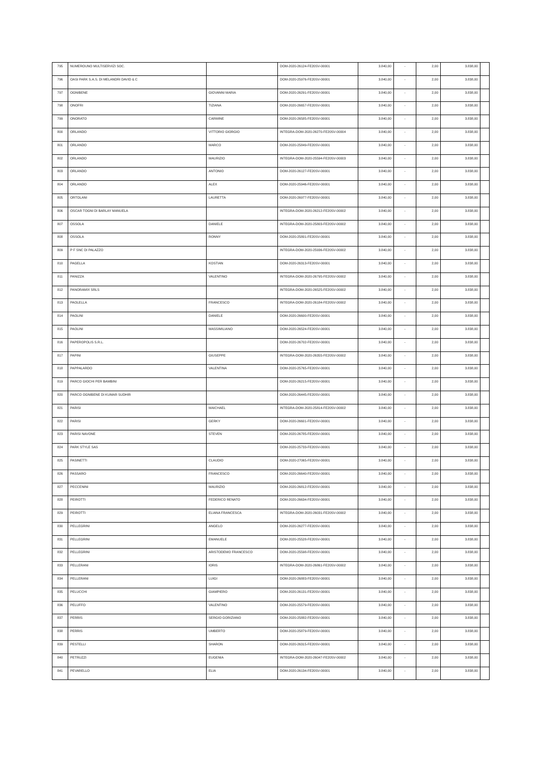| 795 | NUMEROUNO MULTISERVIZI SOC. | | DOM-2020-26124-FE20SV-00001 | 3.840,00 | - | 2,00 | 3.838,00 | |
| 796 | OASI PARK S.A.S. DI MELANDRI DAVID & C | | DOM-2020-25976-FE20SV-00001 | 3.840,00 | - | 2,00 | 3.838,00 | |
| 797 | OGNIBENE | GIOVANNI MARIA | DOM-2020-26291-FE20SV-00001 | 3.840,00 | - | 2,00 | 3.838,00 | |
| 798 | ONOFRI | TIZIANA | DOM-2020-26657-FE20SV-00001 | 3.840,00 | - | 2,00 | 3.838,00 | |
| 799 | ONORATO | CARMINE | DOM-2020-26585-FE20SV-00001 | 3.840,00 | - | 2,00 | 3.838,00 | |
| 800 | ORLANDO | VITTORIO GIORGIO | INTEGRA-DOM-2020-26270-FE20SV-00004 | 3.840,00 | - | 2,00 | 3.838,00 | |
| 801 | ORLANDO | MARCO | DOM-2020-25849-FE20SV-00001 | 3.840,00 | - | 2,00 | 3.838,00 | |
| 802 | ORLANDO | MAURIZIO | INTEGRA-DOM-2020-25594-FE20SV-00003 | 3.840,00 | - | 2,00 | 3.838,00 | |
| 803 | ORLANDO | ANTONIO | DOM-2020-26127-FE20SV-00001 | 3.840,00 | - | 2,00 | 3.838,00 | |
| 804 | ORLANDO | ALEX | DOM-2020-25946-FE20SV-00001 | 3.840,00 | - | 2,00 | 3.838,00 | |
| 805 | ORTOLANI | LAURETTA | DOM-2020-26977-FE20SV-00001 | 3.840,00 | - | 2,00 | 3.838,00 | |
| 806 | OSCAR TOGNI DI BARLAY MANUELA | | INTEGRA-DOM-2020-26212-FE20SV-00002 | 3.840,00 | - | 2,00 | 3.838,00 | |
| 807 | OSSOLA | DANIELE | INTEGRA-DOM-2020-25803-FE20SV-00002 | 3.840,00 | - | 2,00 | 3.838,00 | |
| 808 | OSSOLA | RONNY | DOM-2020-25801-FE20SV-00001 | 3.840,00 | - | 2,00 | 3.838,00 | |
| 809 | P F SNC DI PALAZZO | | INTEGRA-DOM-2020-25936-FE20SV-00002 | 3.840,00 | - | 2,00 | 3.838,00 | |
| 810 | PAGELLA | KOSTIAN | DOM-2020-26313-FE20SV-00001 | 3.840,00 | - | 2,00 | 3.838,00 | |
| 811 | PANIZZA | VALENTINO | INTEGRA-DOM-2020-26795-FE20SV-00002 | 3.840,00 | - | 2,00 | 3.838,00 | |
| 812 | PANORAMIX SRLS | | INTEGRA-DOM-2020-26525-FE20SV-00002 | 3.840,00 | - | 2,00 | 3.838,00 | |
| 813 | PAOLELLA | FRANCESCO | INTEGRA-DOM-2020-26184-FE20SV-00002 | 3.840,00 | - | 2,00 | 3.838,00 | |
| 814 | PAOLINI | DANIELE | DOM-2020-26600-FE20SV-00001 | 3.840,00 | - | 2,00 | 3.838,00 | |
| 815 | PAOLINI | MASSIMILIANO | DOM-2020-26524-FE20SV-00001 | 3.840,00 | - | 2,00 | 3.838,00 | |
| 816 | PAPEROPOLIS S.R.L. | | DOM-2020-26702-FE20SV-00001 | 3.840,00 | - | 2,00 | 3.838,00 | |
| 817 | PAPINI | GIUSEPPE | INTEGRA-DOM-2020-26355-FE20SV-00002 | 3.840,00 | - | 2,00 | 3.838,00 | |
| 818 | PAPPALARDO | VALENTINA | DOM-2020-25765-FE20SV-00001 | 3.840,00 | - | 2,00 | 3.838,00 | |
| 819 | PARCO GIOCHI PER BAMBINI | | DOM-2020-26215-FE20SV-00001 | 3.840,00 | - | 2,00 | 3.838,00 | |
| 820 | PARCO OGNIBENE DI KUMAR SUDHIR | | DOM-2020-26445-FE20SV-00001 | 3.840,00 | - | 2,00 | 3.838,00 | |
| 821 | PARISI | MAICHAEL | INTEGRA-DOM-2020-25814-FE20SV-00002 | 3.840,00 | - | 2,00 | 3.838,00 | |
| 822 | PARISI | GERKY | DOM-2020-26601-FE20SV-00001 | 3.840,00 | - | 2,00 | 3.838,00 | |
| 823 | PARISI NAVONE | STEVEN | DOM-2020-26785-FE20SV-00001 | 3.840,00 | - | 2,00 | 3.838,00 | |
| 824 | PARK STYLE SAS | | DOM-2020-25733-FE20SV-00001 | 3.840,00 | - | 2,00 | 3.838,00 | |
| 825 | PASINETTI | CLAUDIO | DOM-2020-27065-FE20SV-00001 | 3.840,00 | - | 2,00 | 3.838,00 | |
| 826 | PASSARO | FRANCESCO | DOM-2020-26640-FE20SV-00001 | 3.840,00 | - | 2,00 | 3.838,00 | |
| 827 | PECCENINI | MAURIZIO | DOM-2020-26812-FE20SV-00001 | 3.840,00 | - | 2,00 | 3.838,00 | |
| 828 | PEIROTTI | FEDERICO RENATO | DOM-2020-26634-FE20SV-00001 | 3.840,00 | - | 2,00 | 3.838,00 | |
| 829 | PEIROTTI | ELIANA FRANCESCA | INTEGRA-DOM-2020-26031-FE20SV-00002 | 3.840,00 | - | 2,00 | 3.838,00 | |
| 830 | PELLEGRINI | ANGELO | DOM-2020-26277-FE20SV-00001 | 3.840,00 | - | 2,00 | 3.838,00 | |
| 831 | PELLEGRINI | EMANUELE | DOM-2020-25528-FE20SV-00001 | 3.840,00 | - | 2,00 | 3.838,00 | |
| 832 | PELLEGRINI | ARISTODEMO FRANCESCO | DOM-2020-25598-FE20SV-00001 | 3.840,00 | - | 2,00 | 3.838,00 | |
| 833 | PELLERANI | IORIS | INTEGRA-DOM-2020-26861-FE20SV-00002 | 3.840,00 | - | 2,00 | 3.838,00 | |
| 834 | PELLERANI | LUIGI | DOM-2020-26883-FE20SV-00001 | 3.840,00 | - | 2,00 | 3.838,00 | |
| 835 | PELUCCHI | GIAMPIERO | DOM-2020-26131-FE20SV-00001 | 3.840,00 | - | 2,00 | 3.838,00 | |
| 836 | PELUFFO | VALENTINO | DOM-2020-25579-FE20SV-00001 | 3.840,00 | - | 2,00 | 3.838,00 | |
| 837 | PERRIS | SERGIO GORIZIANO | DOM-2020-25882-FE20SV-00001 | 3.840,00 | - | 2,00 | 3.838,00 | |
| 838 | PERRIS | UMBERTO | DOM-2020-25879-FE20SV-00001 | 3.840,00 | - | 2,00 | 3.838,00 | |
| 839 | PESTELLI | SHARON | DOM-2020-26315-FE20SV-00001 | 3.840,00 | - | 2,00 | 3.838,00 | |
| 840 | PETRUZZI | EUGENIA | INTEGRA-DOM-2020-26047-FE20SV-00002 | 3.840,00 | - | 2,00 | 3.838,00 | |
| 841 | PEVARELLO | ELIA | DOM-2020-26134-FE20SV-00001 | 3.840,00 | - | 2,00 | 3.838,00 | |